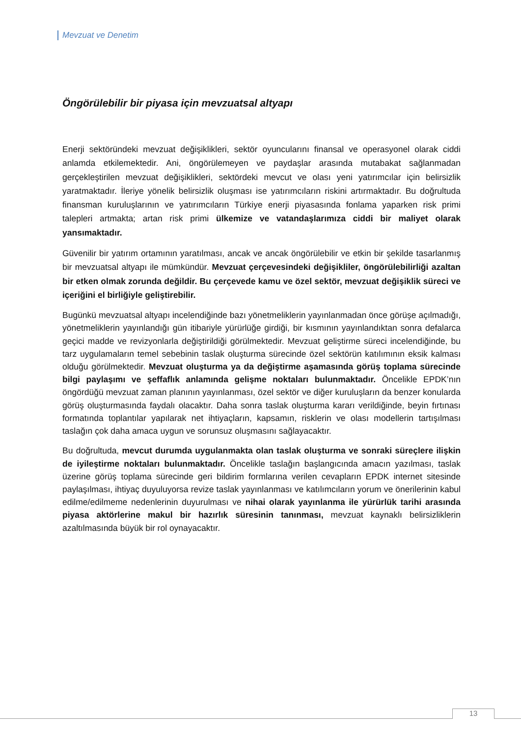Mevzuat ve Denetim
Öngörülebilir bir piyasa için mevzuatsal altyapı
Enerji sektöründeki mevzuat değişiklikleri, sektör oyuncularını finansal ve operasyonel olarak ciddi anlamda etkilemektedir. Ani, öngörülemeyen ve paydaşlar arasında mutabakat sağlanmadan gerçekleştirilen mevzuat değişiklikleri, sektördeki mevcut ve olası yeni yatırımcılar için belirsizlik yaratmaktadır. İleriye yönelik belirsizlik oluşması ise yatırımcıların riskini artırmaktadır. Bu doğrultuda finansman kuruluşlarının ve yatırımcıların Türkiye enerji piyasasında fonlama yaparken risk primi talepleri artmakta; artan risk primi ülkemize ve vatandaşlarımıza ciddi bir maliyet olarak yansımaktadır.
Güvenilir bir yatırım ortamının yaratılması, ancak ve ancak öngörülebilir ve etkin bir şekilde tasarlanmış bir mevzuatsal altyapı ile mümkündür. Mevzuat çerçevesindeki değişikliler, öngörülebilirliği azaltan bir etken olmak zorunda değildir. Bu çerçevede kamu ve özel sektör, mevzuat değişiklik süreci ve içeriğini el birliğiyle geliştirebilir.
Bugünkü mevzuatsal altyapı incelendiğinde bazı yönetmeliklerin yayınlanmadan önce görüşe açılmadığı, yönetmeliklerin yayınlandığı gün itibariyle yürürlüğe girdiği, bir kısmının yayınlandıktan sonra defalarca geçici madde ve revizyonlarla değiştirildiği görülmektedir. Mevzuat geliştirme süreci incelendiğinde, bu tarz uygulamaların temel sebebinin taslak oluşturma sürecinde özel sektörün katılımının eksik kalması olduğu görülmektedir. Mevzuat oluşturma ya da değiştirme aşamasında görüş toplama sürecinde bilgi paylaşımı ve şeffaflık anlamında gelişme noktaları bulunmaktadır. Öncelikle EPDK’nın öngördüğü mevzuat zaman planının yayınlanması, özel sektör ve diğer kuruluşların da benzer konularda görüş oluşturmasında faydalı olacaktır. Daha sonra taslak oluşturma kararı verildiğinde, beyin fırtınası formatında toplantılar yapılarak net ihtiyaçların, kapsamın, risklerin ve olası modellerin tartışılması taslağın çok daha amaca uygun ve sorunsuz oluşmasını sağlayacaktır.
Bu doğrultuda, mevcut durumda uygulanmakta olan taslak oluşturma ve sonraki süreçlere ilişkin de iyileştirme noktaları bulunmaktadır. Öncelikle taslağın başlangıcında amacın yazılması, taslak üzerine görüş toplama sürecinde geri bildirim formlarına verilen cevapların EPDK internet sitesinde paylaşılması, ihtiyaç duyuluyorsa revize taslak yayınlanması ve katılımcıların yorum ve önerilerinin kabul edilme/edilmeme nedenlerinin duyurulması ve nihai olarak yayınlanma ile yürürlük tarihi arasında piyasa aktörlerine makul bir hazırlık süresinin tanınması, mevzuat kaynaklı belirsizliklerin azaltılmasında büyük bir rol oynayacaktır.
13